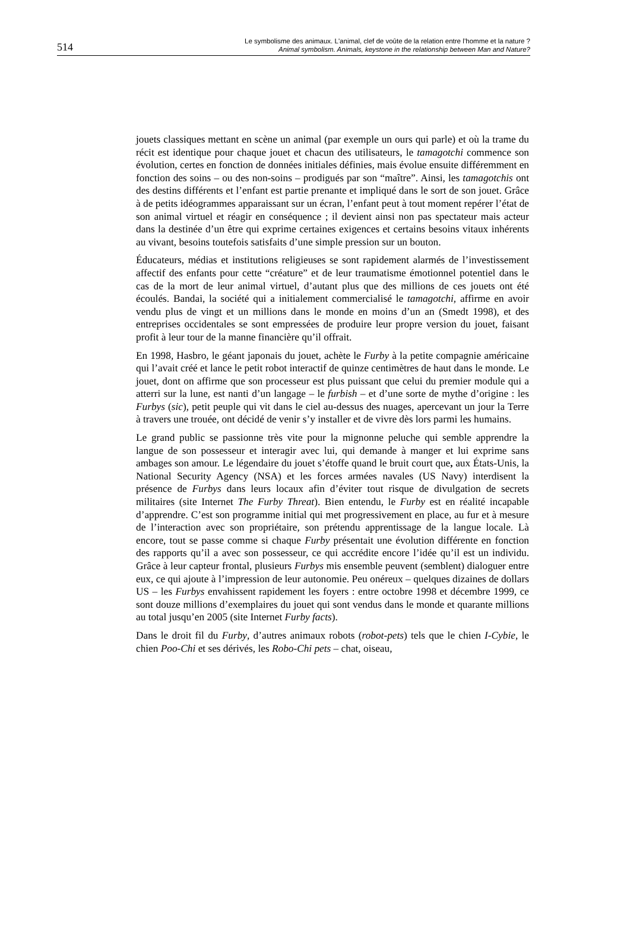514
Le symbolisme des animaux. L'animal, clef de voûte de la relation entre l’homme et la nature ?
Animal symbolism. Animals, keystone in the relationship between Man and Nature?
jouets classiques mettant en scène un animal (par exemple un ours qui parle) et où la trame du récit est identique pour chaque jouet et chacun des utilisateurs, le tamagotchi commence son évolution, certes en fonction de données initiales définies, mais évolue ensuite différemment en fonction des soins – ou des non-soins – prodigués par son “maître”. Ainsi, les tamagotchis ont des destins différents et l’enfant est partie prenante et impliqué dans le sort de son jouet. Grâce à de petits idéogrammes apparaissant sur un écran, l’enfant peut à tout moment repérer l’état de son animal virtuel et réagir en conséquence ; il devient ainsi non pas spectateur mais acteur dans la destinée d’un être qui exprime certaines exigences et certains besoins vitaux inhérents au vivant, besoins toutefois satisfaits d’une simple pression sur un bouton.
Éducateurs, médias et institutions religieuses se sont rapidement alarmés de l’investissement affectif des enfants pour cette “créature” et de leur traumatisme émotionnel potentiel dans le cas de la mort de leur animal virtuel, d’autant plus que des millions de ces jouets ont été écoulés. Bandai, la société qui a initialement commercialisé le tamagotchi, affirme en avoir vendu plus de vingt et un millions dans le monde en moins d’un an (Smedt 1998), et des entreprises occidentales se sont empressées de produire leur propre version du jouet, faisant profit à leur tour de la manne financière qu’il offrait.
En 1998, Hasbro, le géant japonais du jouet, achète le Furby à la petite compagnie américaine qui l’avait créé et lance le petit robot interactif de quinze centimètres de haut dans le monde. Le jouet, dont on affirme que son processeur est plus puissant que celui du premier module qui a atterri sur la lune, est nanti d’un langage – le furbish – et d’une sorte de mythe d’origine : les Furbys (sic), petit peuple qui vit dans le ciel au-dessus des nuages, apercevant un jour la Terre à travers une trouée, ont décidé de venir s’y installer et de vivre dès lors parmi les humains.
Le grand public se passionne très vite pour la mignonne peluche qui semble apprendre la langue de son possesseur et interagir avec lui, qui demande à manger et lui exprime sans ambages son amour. Le légendaire du jouet s’étoffe quand le bruit court que, aux États-Unis, la National Security Agency (NSA) et les forces armées navales (US Navy) interdisent la présence de Furbys dans leurs locaux afin d’éviter tout risque de divulgation de secrets militaires (site Internet The Furby Threat). Bien entendu, le Furby est en réalité incapable d’apprendre. C’est son programme initial qui met progressivement en place, au fur et à mesure de l’interaction avec son propriétaire, son prétendu apprentissage de la langue locale. Là encore, tout se passe comme si chaque Furby présentait une évolution différente en fonction des rapports qu’il a avec son possesseur, ce qui accrédite encore l’idée qu’il est un individu. Grâce à leur capteur frontal, plusieurs Furbys mis ensemble peuvent (semblent) dialoguer entre eux, ce qui ajoute à l’impression de leur autonomie. Peu onéreux – quelques dizaines de dollars US – les Furbys envahissent rapidement les foyers : entre octobre 1998 et décembre 1999, ce sont douze millions d’exemplaires du jouet qui sont vendus dans le monde et quarante millions au total jusqu’en 2005 (site Internet Furby facts).
Dans le droit fil du Furby, d’autres animaux robots (robot-pets) tels que le chien I-Cybie, le chien Poo-Chi et ses dérivés, les Robo-Chi pets – chat, oiseau,